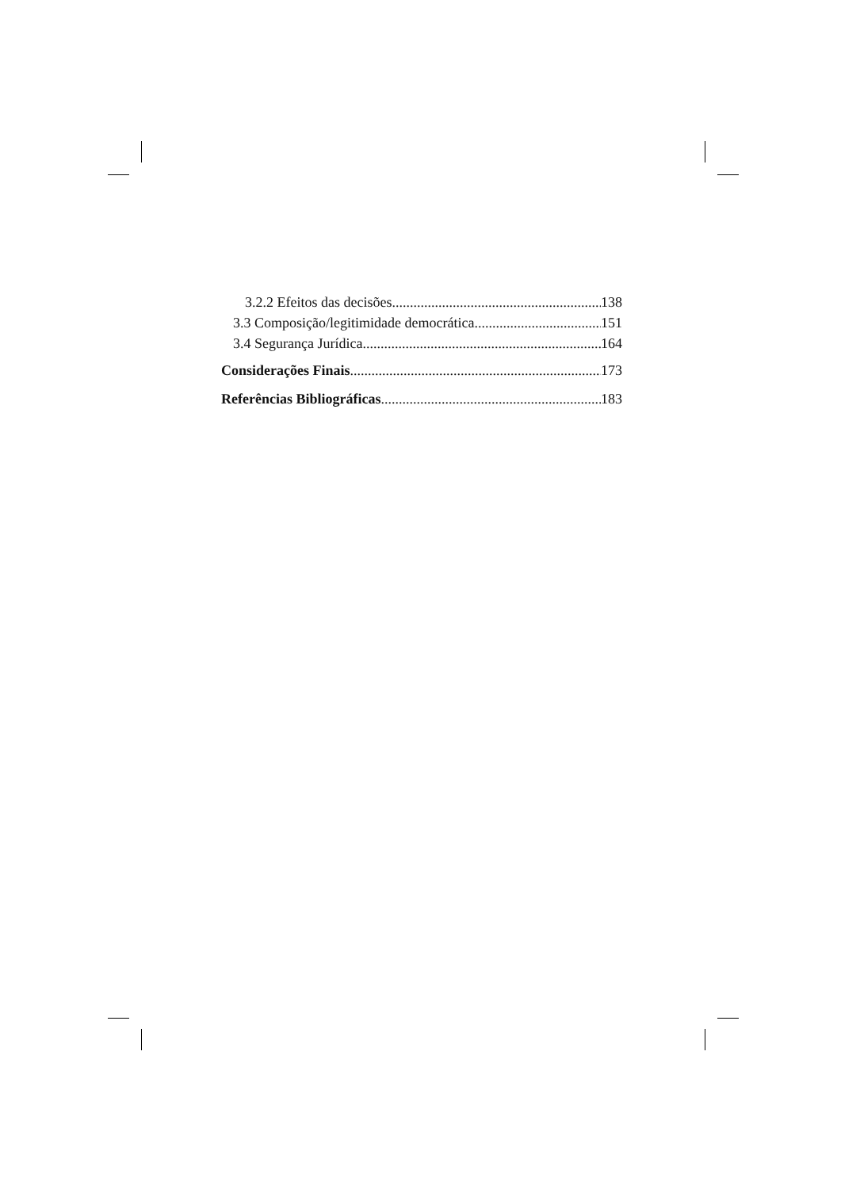3.2.2 Efeitos das decisões 138
3.3 Composição/legitimidade democrática 151
3.4 Segurança Jurídica 164
Considerações Finais 173
Referências Bibliográficas 183